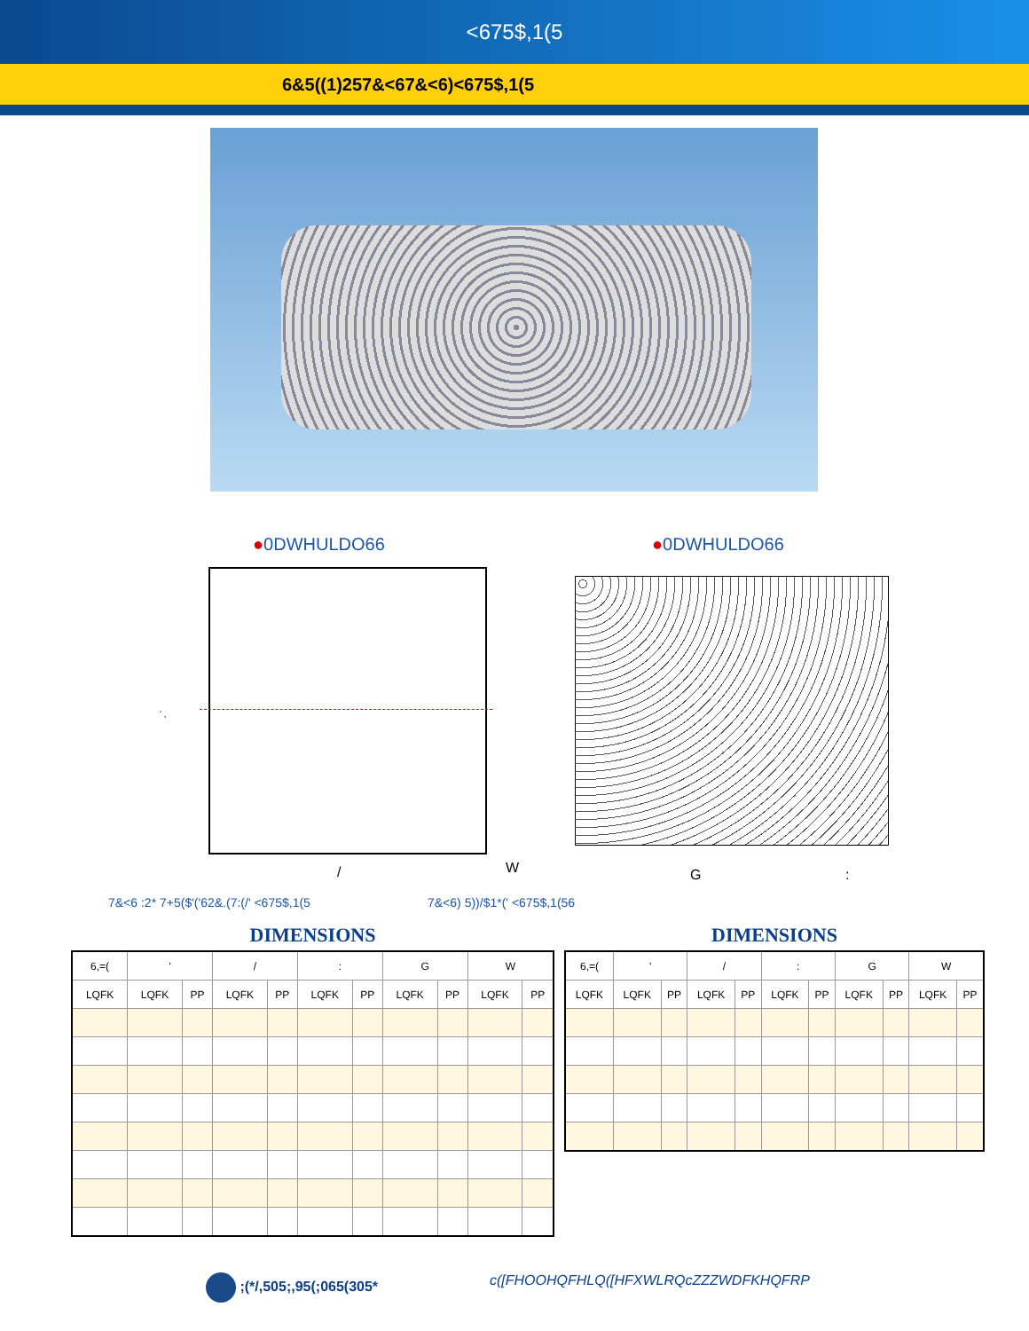<675$,1(5
6&5((1)257&<67&<6)<675$,1(5
●0DWHULDO66 ●0DWHULDO66
/
' ,
W
G:
7&<6 :2* 7+5($'('62&.(7:(/' <675$,1(5 7&<6) 5))/$1*(' <675$,1(56
DIMENSIONS
| 6,=( | ' | | / | | : | | G | | W | |
| --- | --- | --- | --- | --- | --- | --- | --- | --- | --- | --- |
| LQFK | LQFK | PP | LQFK | PP | LQFK | PP | LQFK | PP | LQFK | PP |
DIMENSIONS
| 6,=( | ' | | / | | : | | G | | W | |
| --- | --- | --- | --- | --- | --- | --- | --- | --- | --- | --- |
| LQFK | LQFK | PP | LQFK | PP | LQFK | PP | LQFK | PP | LQFK | PP |
;(*/,505;,95(;065(305* c([FHOOHQFHLQ([HFXWLRQcZZZWDFKHQFRP